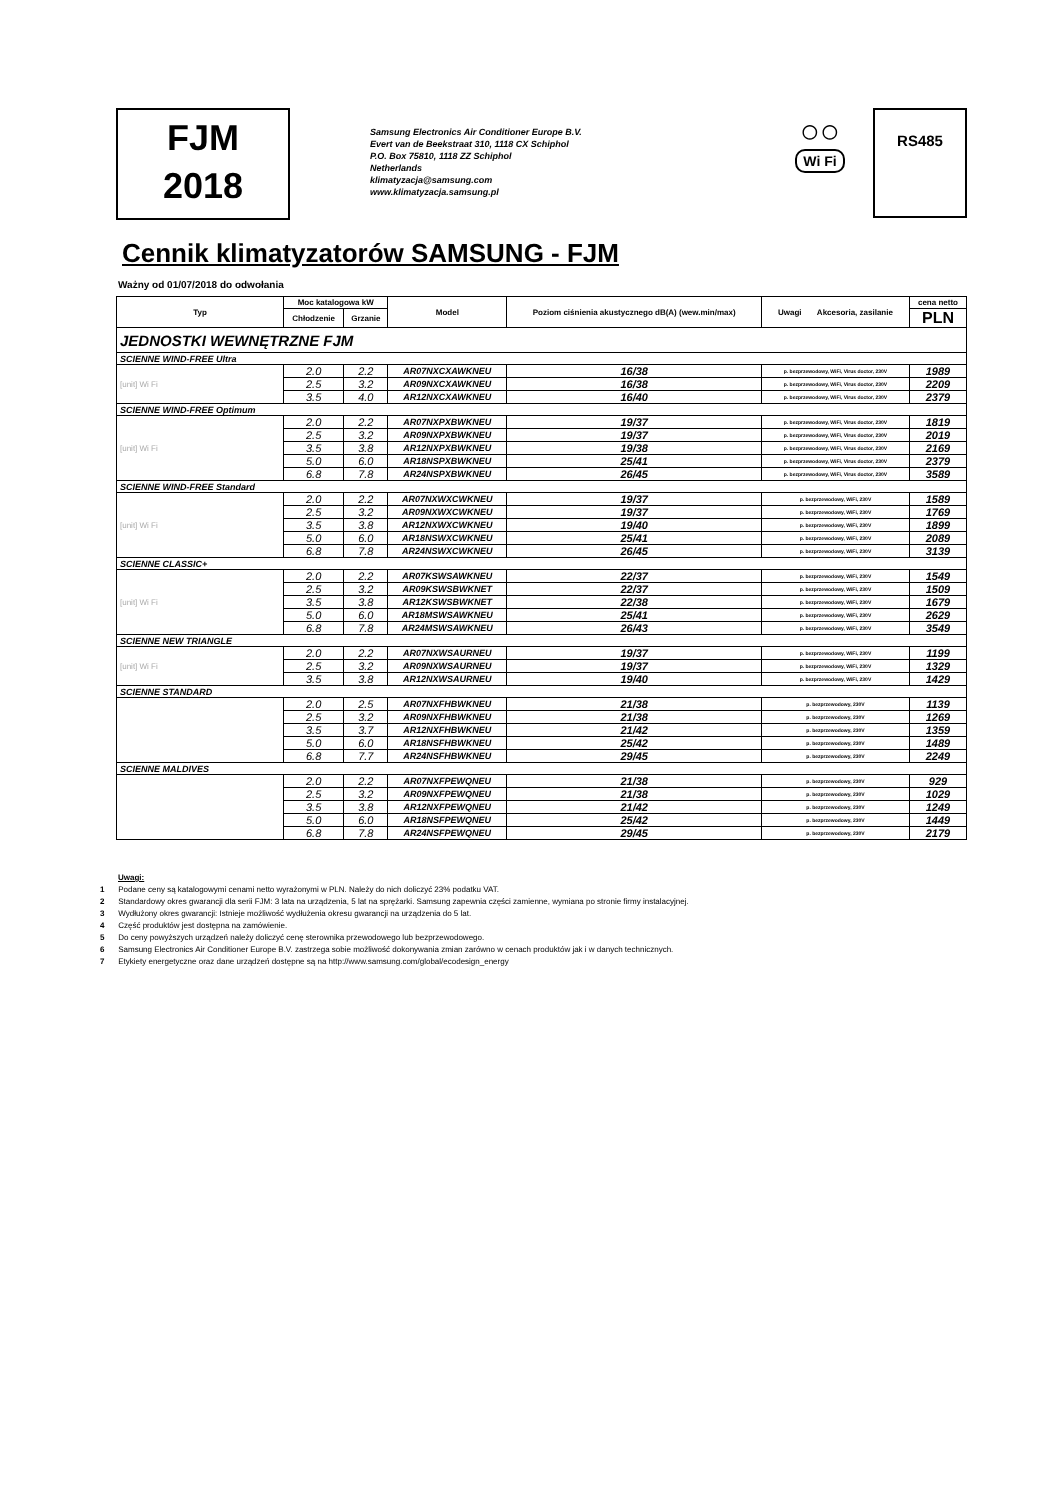FJM
2018
Samsung Electronics Air Conditioner Europe B.V.
Evert van de Beekstraat 310, 1118 CX Schiphol
P.O. Box 75810, 1118 ZZ Schiphol
Netherlands
klimatyzacja@samsung.com
www.klimatyzacja.samsung.pl
◯ ◯
Wi Fi
RS485
Cennik klimatyzatorów SAMSUNG - FJM
Ważny od 01/07/2018 do odwołania
| Typ | Moc katalogowa kW | | Model | Poziom ciśnienia akustycznego dB(A) (wew.min/max) | Uwagi Akcesoria, zasilanie | cena netto |
| --- | --- | --- | --- | --- | --- | --- |
| | Chłodzenie | Grzanie | | | | PLN |
| JEDNOSTKI WEWNĘTRZNE FJM | | | | | | |
| SCIENNE WIND-FREE Ultra | | | | | | |
| [unit] Wi Fi | 2.0 | 2.2 | AR07NXCXAWKNEU | 16/38 | p. bezprzewodowy, WiFi, Virus doctor, 230V | 1989 |
| | 2.5 | 3.2 | AR09NXCXAWKNEU | 16/38 | p. bezprzewodowy, WiFi, Virus doctor, 230V | 2209 |
| | 3.5 | 4.0 | AR12NXCXAWKNEU | 16/40 | p. bezprzewodowy, WiFi, Virus doctor, 230V | 2379 |
| SCIENNE WIND-FREE Optimum | | | | | | |
| [unit] Wi Fi | 2.0 | 2.2 | AR07NXPXBWKNEU | 19/37 | p. bezprzewodowy, WiFi, Virus doctor, 230V | 1819 |
| | 2.5 | 3.2 | AR09NXPXBWKNEU | 19/37 | p. bezprzewodowy, WiFi, Virus doctor, 230V | 2019 |
| | 3.5 | 3.8 | AR12NXPXBWKNEU | 19/38 | p. bezprzewodowy, WiFi, Virus doctor, 230V | 2169 |
| | 5.0 | 6.0 | AR18NSPXBWKNEU | 25/41 | p. bezprzewodowy, WiFi, Virus doctor, 230V | 2379 |
| | 6.8 | 7.8 | AR24NSPXBWKNEU | 26/45 | p. bezprzewodowy, WiFi, Virus doctor, 230V | 3589 |
| SCIENNE WIND-FREE Standard | | | | | | |
| [unit] Wi Fi | 2.0 | 2.2 | AR07NXWXCWKNEU | 19/37 | p. bezprzewodowy, WiFi, 230V | 1589 |
| | 2.5 | 3.2 | AR09NXWXCWKNEU | 19/37 | p. bezprzewodowy, WiFi, 230V | 1769 |
| | 3.5 | 3.8 | AR12NXWXCWKNEU | 19/40 | p. bezprzewodowy, WiFi, 230V | 1899 |
| | 5.0 | 6.0 | AR18NSWXCWKNEU | 25/41 | p. bezprzewodowy, WiFi, 230V | 2089 |
| | 6.8 | 7.8 | AR24NSWXCWKNEU | 26/45 | p. bezprzewodowy, WiFi, 230V | 3139 |
| SCIENNE CLASSIC+ | | | | | | |
| [unit] Wi Fi | 2.0 | 2.2 | AR07KSWSAWKNEU | 22/37 | p. bezprzewodowy, WiFi, 230V | 1549 |
| | 2.5 | 3.2 | AR09KSWSBWKNET | 22/37 | p. bezprzewodowy, WiFi, 230V | 1509 |
| | 3.5 | 3.8 | AR12KSWSBWKNET | 22/38 | p. bezprzewodowy, WiFi, 230V | 1679 |
| | 5.0 | 6.0 | AR18MSWSAWKNEU | 25/41 | p. bezprzewodowy, WiFi, 230V | 2629 |
| | 6.8 | 7.8 | AR24MSWSAWKNEU | 26/43 | p. bezprzewodowy, WiFi, 230V | 3549 |
| SCIENNE NEW TRIANGLE | | | | | | |
| [unit] Wi Fi | 2.0 | 2.2 | AR07NXWSAURNEU | 19/37 | p. bezprzewodowy, WiFi, 230V | 1199 |
| | 2.5 | 3.2 | AR09NXWSAURNEU | 19/37 | p. bezprzewodowy, WiFi, 230V | 1329 |
| | 3.5 | 3.8 | AR12NXWSAURNEU | 19/40 | p. bezprzewodowy, WiFi, 230V | 1429 |
| SCIENNE STANDARD | | | | | | |
| | 2.0 | 2.5 | AR07NXFHBWKNEU | 21/38 | p. bezprzewodowy, 230V | 1139 |
| | 2.5 | 3.2 | AR09NXFHBWKNEU | 21/38 | p. bezprzewodowy, 230V | 1269 |
| | 3.5 | 3.7 | AR12NXFHBWKNEU | 21/42 | p. bezprzewodowy, 230V | 1359 |
| | 5.0 | 6.0 | AR18NSFHBWKNEU | 25/42 | p. bezprzewodowy, 230V | 1489 |
| | 6.8 | 7.7 | AR24NSFHBWKNEU | 29/45 | p. bezprzewodowy, 230V | 2249 |
| SCIENNE MALDIVES | | | | | | |
| | 2.0 | 2.2 | AR07NXFPEWQNEU | 21/38 | p. bezprzewodowy, 230V | 929 |
| | 2.5 | 3.2 | AR09NXFPEWQNEU | 21/38 | p. bezprzewodowy, 230V | 1029 |
| | 3.5 | 3.8 | AR12NXFPEWQNEU | 21/42 | p. bezprzewodowy, 230V | 1249 |
| | 5.0 | 6.0 | AR18NSFPEWQNEU | 25/42 | p. bezprzewodowy, 230V | 1449 |
| | 6.8 | 7.8 | AR24NSFPEWQNEU | 29/45 | p. bezprzewodowy, 230V | 2179 |
Uwagi:
1 Podane ceny są katalogowymi cenami netto wyrażonymi w PLN. Należy do nich doliczyć 23% podatku VAT.
2 Standardowy okres gwarancji dla serii FJM: 3 lata na urządzenia, 5 lat na sprężarki. Samsung zapewnia części zamienne, wymiana po stronie firmy instalacyjnej.
3 Wydłużony okres gwarancji: Istnieje możliwość wydłużenia okresu gwarancji na urządzenia do 5 lat.
4 Część produktów jest dostępna na zamówienie.
5 Do ceny powyższych urządzeń należy doliczyć cenę sterownika przewodowego lub bezprzewodowego.
6 Samsung Electronics Air Conditioner Europe B.V. zastrzega sobie możliwość dokonywania zmian zarówno w cenach produktów jak i w danych technicznych.
7 Etykiety energetyczne oraz dane urządzeń dostępne są na http://www.samsung.com/global/ecodesign_energy